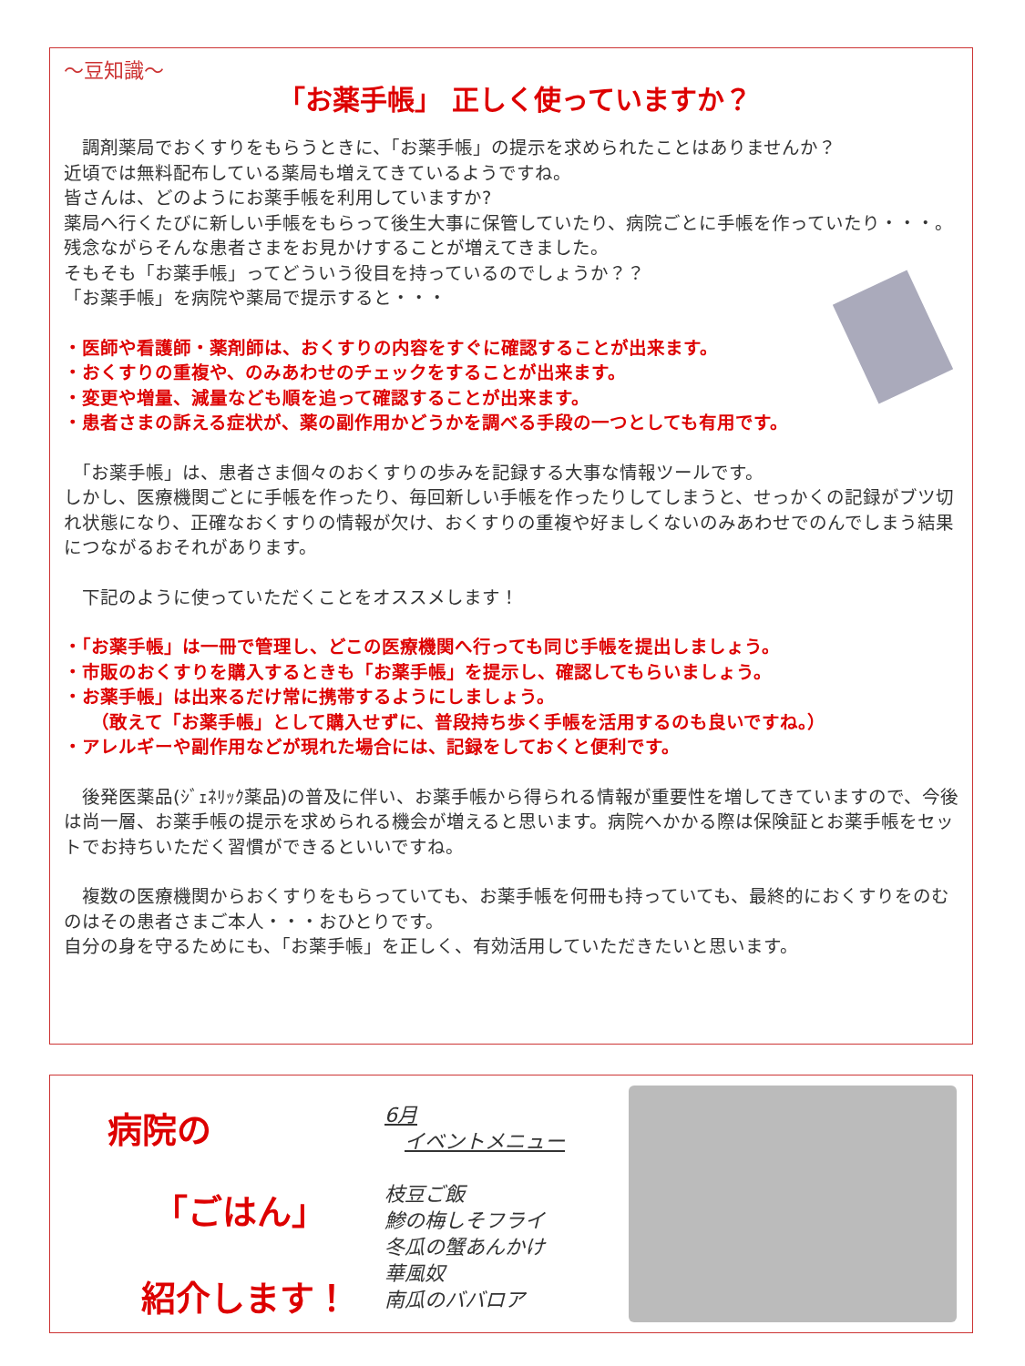～豆知識～
「お薬手帳」 正しく使っていますか？
　調剤薬局でおくすりをもらうときに、「お薬手帳」の提示を求められたことはありませんか？
近頃では無料配布している薬局も増えてきているようですね。
皆さんは、どのようにお薬手帳を利用していますか?
薬局へ行くたびに新しい手帳をもらって後生大事に保管していたり、病院ごとに手帳を作っていたり・・・。残念ながらそんな患者さまをお見かけすることが増えてきました。
そもそも「お薬手帳」ってどういう役目を持っているのでしょうか？？
「お薬手帳」を病院や薬局で提示すると・・・
・医師や看護師・薬剤師は、おくすりの内容をすぐに確認することが出来ます。
・おくすりの重複や、のみあわせのチェックをすることが出来ます。
・変更や増量、減量なども順を追って確認することが出来ます。
・患者さまの訴える症状が、薬の副作用かどうかを調べる手段の一つとしても有用です。
　「お薬手帳」は、患者さま個々のおくすりの歩みを記録する大事な情報ツールです。
しかし、医療機関ごとに手帳を作ったり、毎回新しい手帳を作ったりしてしまうと、せっかくの記録がブツ切れ状態になり、正確なおくすりの情報が欠け、おくすりの重複や好ましくないのみあわせでのんでしまう結果につながるおそれがあります。
　下記のように使っていただくことをオススメします！
・「お薬手帳」は一冊で管理し、どこの医療機関へ行っても同じ手帳を提出しましょう。
・市販のおくすりを購入するときも「お薬手帳」を提示し、確認してもらいましょう。
・お薬手帳」は出来るだけ常に携帯するようにしましょう。
　　（敢えて「お薬手帳」として購入せずに、普段持ち歩く手帳を活用するのも良いですね。）
・アレルギーや副作用などが現れた場合には、記録をしておくと便利です。
　後発医薬品(ｼﾞｪﾈﾘｯｸ薬品)の普及に伴い、お薬手帳から得られる情報が重要性を増してきていますので、今後は尚一層、お薬手帳の提示を求められる機会が増えると思います。病院へかかる際は保険証とお薬手帳をセットでお持ちいただく習慣ができるといいですね。
　複数の医療機関からおくすりをもらっていても、お薬手帳を何冊も持っていても、最終的におくすりをのむのはその患者さまご本人・・・おひとりです。
自分の身を守るためにも、「お薬手帳」を正しく、有効活用していただきたいと思います。
病院の
「ごはん」
紹介します！
6月
　イベントメニュー
枝豆ご飯
鯵の梅しそフライ
冬瓜の蟹あんかけ
華風奴
南瓜のババロア